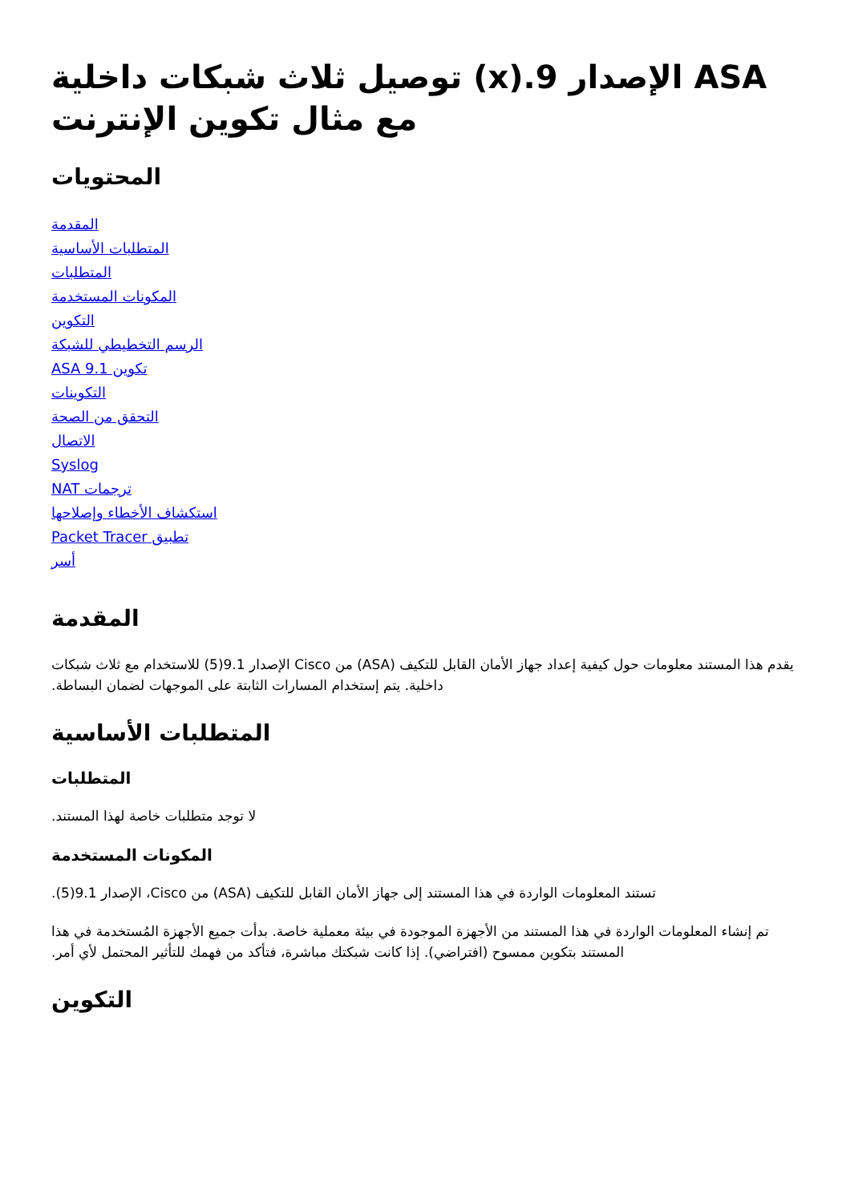ASA الإصدار 9.(x) توصيل ثلاث شبكات داخلية مع مثال تكوين الإنترنت
المحتويات
المقدمة
المتطلبات الأساسية
المتطلبات
المكونات المستخدمة
التكوين
الرسم التخطيطي للشبكة
تكوين ASA 9.1
التكوينات
التحقق من الصحة
الاتصال
Syslog
ترجمات NAT
استكشاف الأخطاء وإصلاحها
تطبيق Packet Tracer
أسر
المقدمة
يقدم هذا المستند معلومات حول كيفية إعداد جهاز الأمان القابل للتكيف (ASA) من Cisco الإصدار 9.1(5) للاستخدام مع ثلاث شبكات داخلية. يتم إستخدام المسارات الثابتة على الموجهات لضمان البساطة.
المتطلبات الأساسية
المتطلبات
لا توجد متطلبات خاصة لهذا المستند.
المكونات المستخدمة
تستند المعلومات الواردة في هذا المستند إلى جهاز الأمان القابل للتكيف (ASA) من Cisco، الإصدار 9.1(5).
تم إنشاء المعلومات الواردة في هذا المستند من الأجهزة الموجودة في بيئة معملية خاصة. بدأت جميع الأجهزة المُستخدمة في هذا المستند بتكوين ممسوح (افتراضي). إذا كانت شبكتك مباشرة، فتأكد من فهمك للتأثير المحتمل لأي أمر.
التكوين